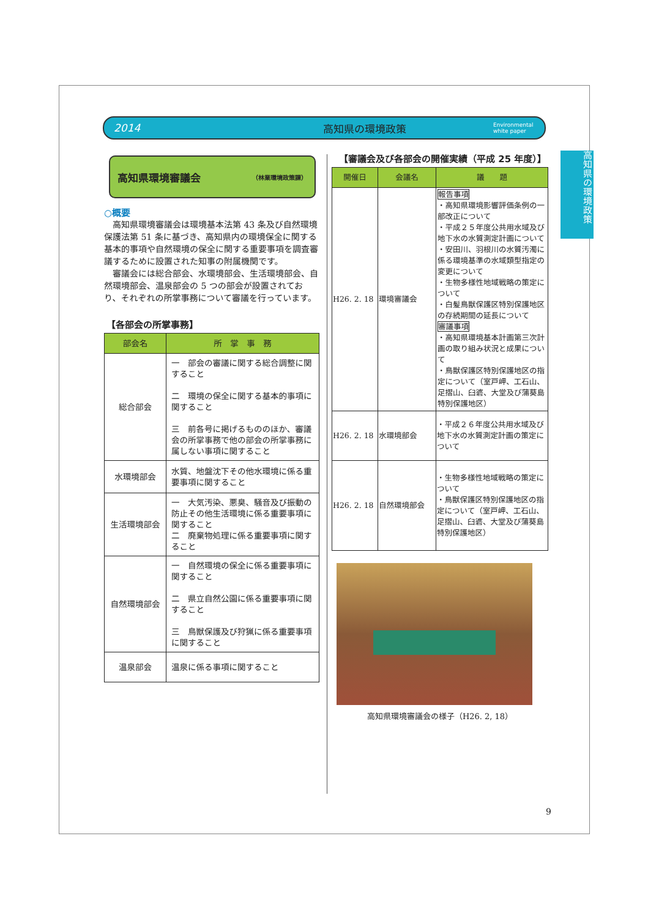2014 高知県の環境政策 Environmental
white paper
高知県の環境政策
高知県環境審議会 （林業環境政策課）
○概要
高知県環境審議会は環境基本法第 43 条及び自然環境保護法第 51 条に基づき、高知県内の環境保全に関する基本的事項や自然環境の保全に関する重要事項を調査審議するために設置された知事の附属機関です。
審議会には総合部会、水環境部会、生活環境部会、自然環境部会、温泉部会の 5 つの部会が設置されており、それぞれの所掌事務について審議を行っています。
【各部会の所掌事務】
| 部会名 | 所 掌 事 務 |
| --- | --- |
| 総合部会 | 一 部会の審議に関する総合調整に関すること 二 環境の保全に関する基本的事項に関すること 三 前各号に掲げるもののほか、審議会の所掌事務で他の部会の所掌事務に属しない事項に関すること |
| 水環境部会 | 水質、地盤沈下その他水環境に係る重要事項に関すること |
| 生活環境部会 | 一 大気汚染、悪臭、騒音及び振動の防止その他生活環境に係る重要事項に関すること 二 廃棄物処理に係る重要事項に関すること |
| 自然環境部会 | 一 自然環境の保全に係る重要事項に関すること 二 県立自然公園に係る重要事項に関すること 三 鳥獣保護及び狩猟に係る重要事項に関すること |
| 温泉部会 | 温泉に係る事項に関すること |
【審議会及び各部会の開催実績（平成 25 年度）】
| 開催日 | 会議名 | 議 題 |
| --- | --- | --- |
| H26. 2. 18 | 環境審議会 | 報告事項 ・高知県環境影響評価条例の一部改正について ・平成２５年度公共用水域及び地下水の水質測定計画について ・安田川、羽根川の水質汚濁に係る環境基準の水域類型指定の変更について ・生物多様性地域戦略の策定について ・白髪鳥獣保護区特別保護地区の存続期間の延長について 審議事項 ・高知県環境基本計画第三次計画の取り組み状況と成果について ・鳥獣保護区特別保護地区の指定について（室戸岬、工石山、足摺山、臼碆、大堂及び蒲葵島特別保護地区） |
| H26. 2. 18 | 水環境部会 | ・平成２６年度公共用水域及び地下水の水質測定計画の策定について |
| H26. 2. 18 | 自然環境部会 | ・生物多様性地域戦略の策定について ・鳥獣保護区特別保護地区の指定について（室戸岬、工石山、足摺山、臼碆、大堂及び蒲葵島特別保護地区） |
高知県環境審議会の様子（H26. 2, 18）
9